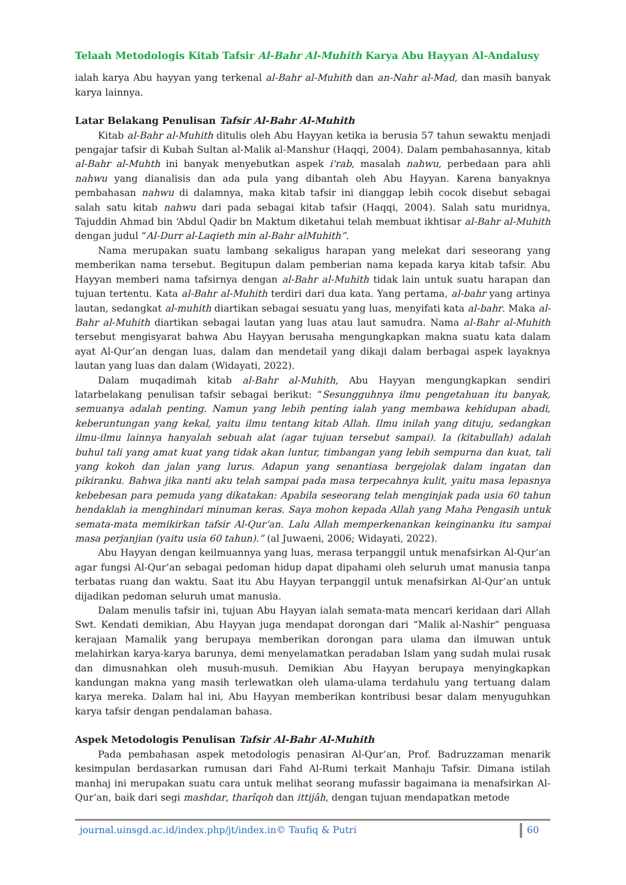Telaah Metodologis Kitab Tafsir Al-Bahr Al-Muhith Karya Abu Hayyan Al-Andalusy
ialah karya Abu hayyan yang terkenal al-Bahr al-Muhith dan an-Nahr al-Mad, dan masih banyak karya lainnya.
Latar Belakang Penulisan Tafsir Al-Bahr Al-Muhith
Kitab al-Bahr al-Muhith ditulis oleh Abu Hayyan ketika ia berusia 57 tahun sewaktu menjadi pengajar tafsir di Kubah Sultan al-Malik al-Manshur (Haqqi, 2004). Dalam pembahasannya, kitab al-Bahr al-Muhth ini banyak menyebutkan aspek i'rab, masalah nahwu, perbedaan para ahli nahwu yang dianalisis dan ada pula yang dibantah oleh Abu Hayyan. Karena banyaknya pembahasan nahwu di dalamnya, maka kitab tafsir ini dianggap lebih cocok disebut sebagai salah satu kitab nahwu dari pada sebagai kitab tafsir (Haqqi, 2004). Salah satu muridnya, Tajuddin Ahmad bin ‘Abdul Qadir bn Maktum diketahui telah membuat ikhtisar al-Bahr al-Muhith dengan judul “Al-Durr al-Laqieth min al-Bahr alMuhith”.
Nama merupakan suatu lambang sekaligus harapan yang melekat dari seseorang yang memberikan nama tersebut. Begitupun dalam pemberian nama kepada karya kitab tafsir. Abu Hayyan memberi nama tafsirnya dengan al-Bahr al-Muhith tidak lain untuk suatu harapan dan tujuan tertentu. Kata al-Bahr al-Muhith terdiri dari dua kata. Yang pertama, al-bahr yang artinya lautan, sedangkat al-muhith diartikan sebagai sesuatu yang luas, menyifati kata al-bahr. Maka al-Bahr al-Muhith diartikan sebagai lautan yang luas atau laut samudra. Nama al-Bahr al-Muhith tersebut mengisyarat bahwa Abu Hayyan berusaha mengungkapkan makna suatu kata dalam ayat Al-Qur’an dengan luas, dalam dan mendetail yang dikaji dalam berbagai aspek layaknya lautan yang luas dan dalam (Widayati, 2022).
Dalam muqadimah kitab al-Bahr al-Muhith, Abu Hayyan mengungkapkan sendiri latarbelakang penulisan tafsir sebagai berikut: “Sesungguhnya ilmu pengetahuan itu banyak, semuanya adalah penting. Namun yang lebih penting ialah yang membawa kehidupan abadi, keberuntungan yang kekal, yaitu ilmu tentang kitab Allah. Ilmu inilah yang dituju, sedangkan ilmu-ilmu lainnya hanyalah sebuah alat (agar tujuan tersebut sampai). Ia (kitabullah) adalah buhul tali yang amat kuat yang tidak akan luntur, timbangan yang lebih sempurna dan kuat, tali yang kokoh dan jalan yang lurus. Adapun yang senantiasa bergejolak dalam ingatan dan pikiranku. Bahwa jika nanti aku telah sampai pada masa terpecahnya kulit, yaitu masa lepasnya kebebesan para pemuda yang dikatakan: Apabila seseorang telah menginjak pada usia 60 tahun hendaklah ia menghindari minuman keras. Saya mohon kepada Allah yang Maha Pengasih untuk semata-mata memikirkan tafsir Al-Qur’an. Lalu Allah memperkenankan keinginanku itu sampai masa perjanjian (yaitu usia 60 tahun).” (al Juwaeni, 2006; Widayati, 2022).
Abu Hayyan dengan keilmuannya yang luas, merasa terpanggil untuk menafsirkan Al-Qur’an agar fungsi Al-Qur’an sebagai pedoman hidup dapat dipahami oleh seluruh umat manusia tanpa terbatas ruang dan waktu. Saat itu Abu Hayyan terpanggil untuk menafsirkan Al-Qur’an untuk dijadikan pedoman seluruh umat manusia.
Dalam menulis tafsir ini, tujuan Abu Hayyan ialah semata-mata mencari keridaan dari Allah Swt. Kendati demikian, Abu Hayyan juga mendapat dorongan dari “Malik al-Nashir” penguasa kerajaan Mamalik yang berupaya memberikan dorongan para ulama dan ilmuwan untuk melahirkan karya-karya barunya, demi menyelamatkan peradaban Islam yang sudah mulai rusak dan dimusnahkan oleh musuh-musuh. Demikian Abu Hayyan berupaya menyingkapkan kandungan makna yang masih terlewatkan oleh ulama-ulama terdahulu yang tertuang dalam karya mereka. Dalam hal ini, Abu Hayyan memberikan kontribusi besar dalam menyuguhkan karya tafsir dengan pendalaman bahasa.
Aspek Metodologis Penulisan Tafsir Al-Bahr Al-Muhith
Pada pembahasan aspek metodologis penasiran Al-Qur’an, Prof. Badruzzaman menarik kesimpulan berdasarkan rumusan dari Fahd Al-Rumi terkait Manhaju Tafsir. Dimana istilah manhaj ini merupakan suatu cara untuk melihat seorang mufassir bagaimana ia menafsirkan Al-Qur’an, baik dari segi mashdar, tharîqoh dan ittijâh, dengan tujuan mendapatkan metode
journal.uinsgd.ac.id/index.php/jt/index.in© Taufiq & Putri 60